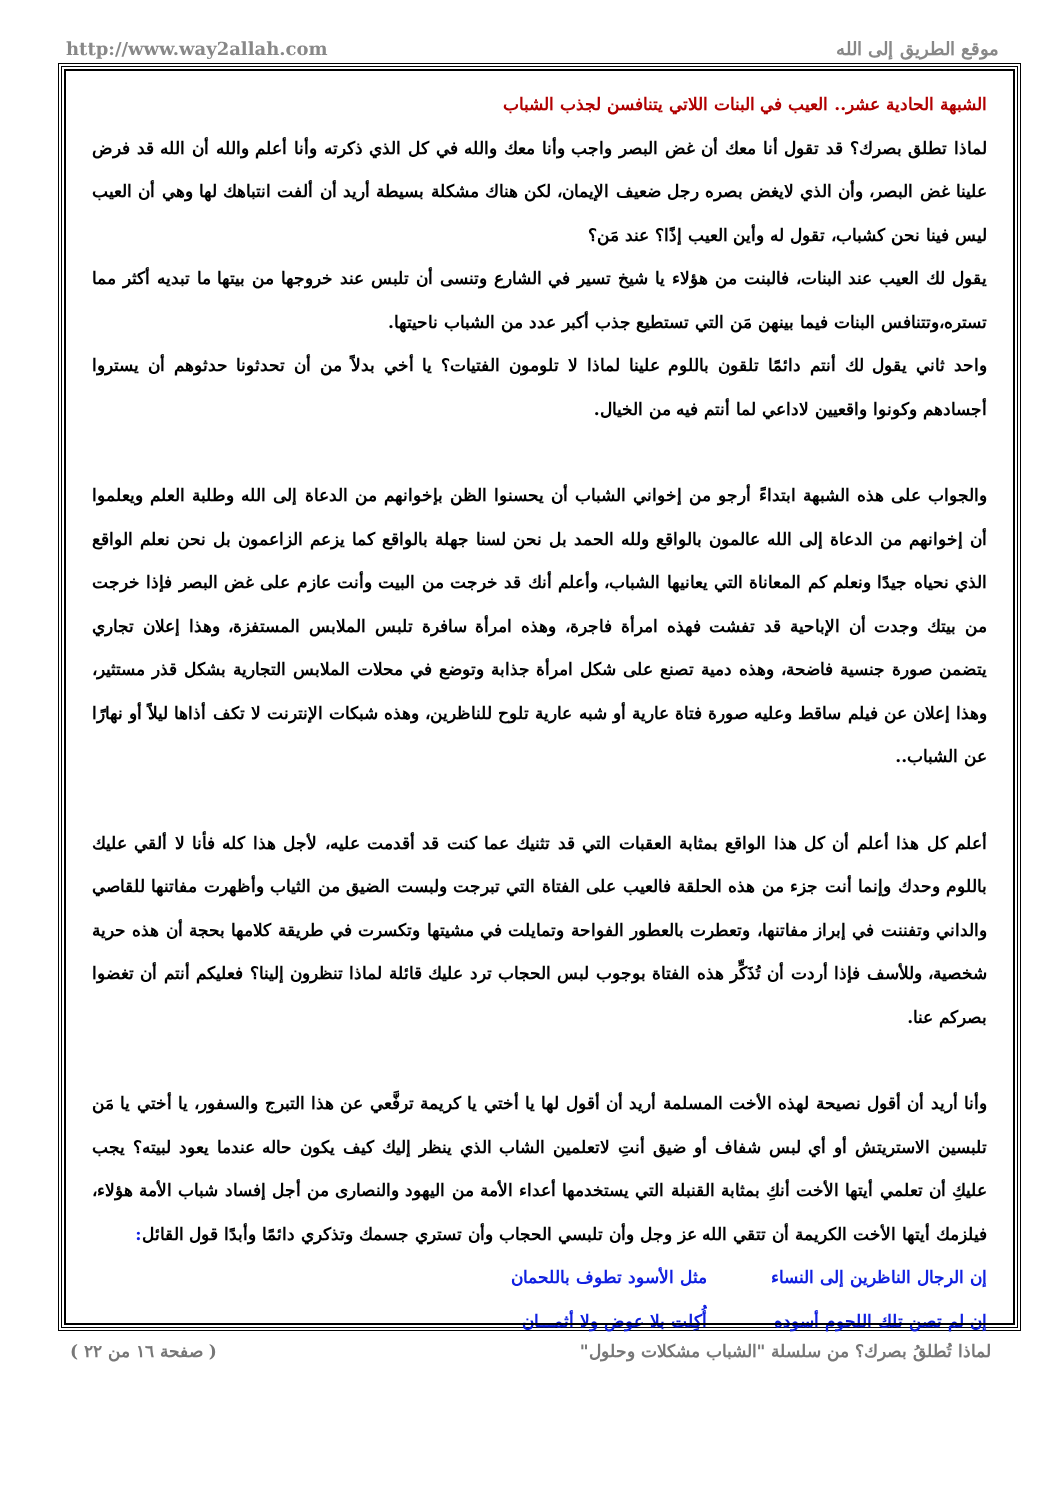http://www.way2allah.com موقع الطريق إلى الله
الشبهة الحادية عشر.. العيب في البنات اللاتي يتنافسن لجذب الشباب
لماذا تطلق بصرك؟ قد تقول أنا معك أن غض البصر واجب وأنا معك والله في كل الذي ذكرته وأنا أعلم والله أن الله قد فرض علينا غض البصر، وأن الذي لايغض بصره رجل ضعيف الإيمان، لكن هناك مشكلة بسيطة أريد أن ألفت انتباهك لها وهي أن العيب ليس فينا نحن كشباب، تقول له وأين العيب إذًا؟ عند مَن؟
يقول لك العيب عند البنات، فالبنت من هؤلاء يا شيخ تسير في الشارع وتنسى أن تلبس عند خروجها من بيتها ما تبديه أكثر مما تستره،وتتنافس البنات فيما بينهن مَن التي تستطيع جذب أكبر عدد من الشباب ناحيتها.
واحد ثاني يقول لك أنتم دائمًا تلقون باللوم علينا لماذا لا تلومون الفتيات؟ يا أخي بدلاً من أن تحدثونا حدثوهم أن يستروا أجسادهم وكونوا واقعيين لاداعي لما أنتم فيه من الخيال.
والجواب على هذه الشبهة ابتداءً أرجو من إخواني الشباب أن يحسنوا الظن بإخوانهم من الدعاة إلى الله وطلبة العلم ويعلموا أن إخوانهم من الدعاة إلى الله عالمون بالواقع ولله الحمد بل نحن لسنا جهلة بالواقع كما يزعم الزاعمون بل نحن نعلم الواقع الذي نحياه جيدًا ونعلم كم المعاناة التي يعانيها الشباب، وأعلم أنك قد خرجت من البيت وأنت عازم على غض البصر فإذا خرجت من بيتك وجدت أن الإباحية قد تفشت فهذه امرأة فاجرة، وهذه امرأة سافرة تلبس الملابس المستفزة، وهذا إعلان تجاري يتضمن صورة جنسية فاضحة، وهذه دمية تصنع على شكل امرأة جذابة وتوضع في محلات الملابس التجارية بشكل قذر مستثير، وهذا إعلان عن فيلم ساقط وعليه صورة فتاة عارية أو شبه عارية تلوح للناظرين، وهذه شبكات الإنترنت لا تكف أذاها ليلاً أو نهارًا عن الشباب..
أعلم كل هذا أعلم أن كل هذا الواقع بمثابة العقبات التي قد تثنيك عما كنت قد أقدمت عليه، لأجل هذا كله فأنا لا ألقي عليك باللوم وحدك وإنما أنت جزء من هذه الحلقة فالعيب على الفتاة التي تبرجت ولبست الضيق من الثياب وأظهرت مفاتنها للقاصي والداني وتفننت في إبراز مفاتنها، وتعطرت بالعطور الفواحة وتمايلت في مشيتها وتكسرت في طريقة كلامها بحجة أن هذه حرية شخصية، وللأسف فإذا أردت أن تُذَكِّر هذه الفتاة بوجوب لبس الحجاب ترد عليك قائلة لماذا تنظرون إلينا؟ فعليكم أنتم أن تغضوا بصركم عنا.
وأنا أريد أن أقول نصيحة لهذه الأخت المسلمة أريد أن أقول لها يا أختي يا كريمة ترفَّعي عن هذا التبرج والسفور، يا أختي يا مَن تلبسين الاستريتش أو أي لبس شفاف أو ضيق أنتِ لاتعلمين الشاب الذي ينظر إليك كيف يكون حاله عندما يعود لبيته؟ يجب عليكِ أن تعلمي أيتها الأخت أنكِ بمثابة القنبلة التي يستخدمها أعداء الأمة من اليهود والنصارى من أجل إفساد شباب الأمة هؤلاء، فيلزمك أيتها الأخت الكريمة أن تتقي الله عز وجل وأن تلبسي الحجاب وأن تستري جسمك وتذكري دائمًا وأبدًا قول القائل:
إن الرجال الناظرين إلى النساء مثل الأسود تطوف باللحمان
إن لم تصن تلك اللحوم أسوده أُكِلت بلا عوض ولا أثمـــان
لماذا تُطلقُ بصرك؟ من سلسلة "الشباب مشكلات وحلول" ( صفحة ١٦ من ٢٢ )